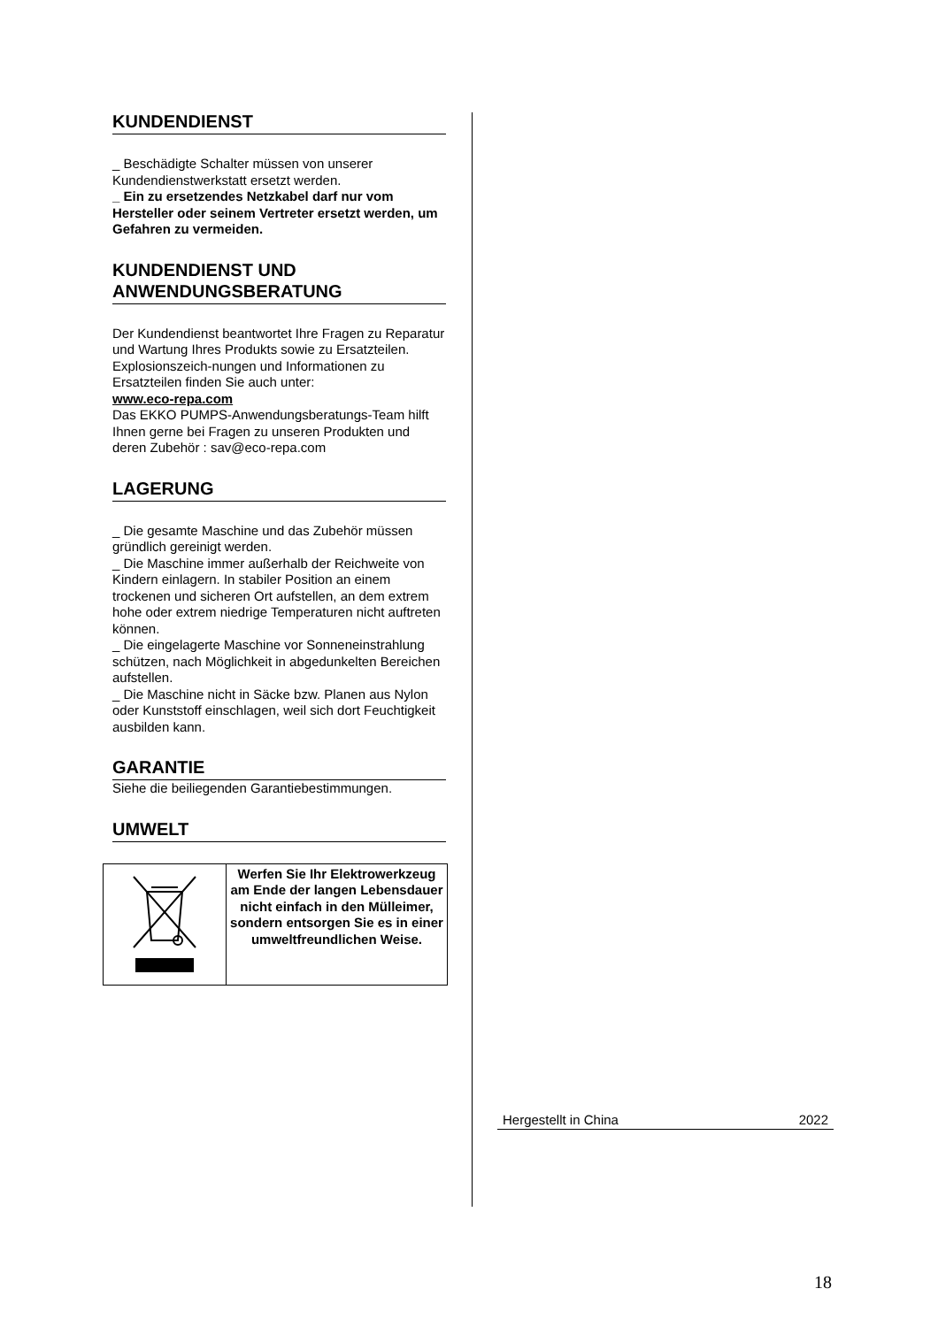KUNDENDIENST
_ Beschädigte Schalter müssen von unserer Kundendienstwerkstatt ersetzt werden.
_ Ein zu ersetzendes Netzkabel darf nur vom Hersteller oder seinem Vertreter ersetzt werden, um Gefahren zu vermeiden.
KUNDENDIENST UND ANWENDUNGSBERATUNG
Der Kundendienst beantwortet Ihre Fragen zu Reparatur und Wartung Ihres Produkts sowie zu Ersatzteilen. Explosionszeich-nungen und Informationen zu Ersatzteilen finden Sie auch unter:
www.eco-repa.com
Das EKKO PUMPS-Anwendungsberatungs-Team hilft Ihnen gerne bei Fragen zu unseren Produkten und deren Zubehör : sav@eco-repa.com
LAGERUNG
_ Die gesamte Maschine und das Zubehör müssen gründlich gereinigt werden.
_ Die Maschine immer außerhalb der Reichweite von Kindern einlagern. In stabiler Position an einem trockenen und sicheren Ort aufstellen, an dem extrem hohe oder extrem niedrige Temperaturen nicht auftreten können.
_ Die eingelagerte Maschine vor Sonneneinstrahlung schützen, nach Möglichkeit in abgedunkelten Bereichen aufstellen.
_ Die Maschine nicht in Säcke bzw. Planen aus Nylon oder Kunststoff einschlagen, weil sich dort Feuchtigkeit ausbilden kann.
GARANTIE
Siehe die beiliegenden Garantiebestimmungen.
UMWELT
| | Werfen Sie Ihr Elektrowerkzeug am Ende der langen Lebensdauer nicht einfach in den Mülleimer, sondern entsorgen Sie es in einer umweltfreundlichen Weise. |
Hergestellt in China 2022
18